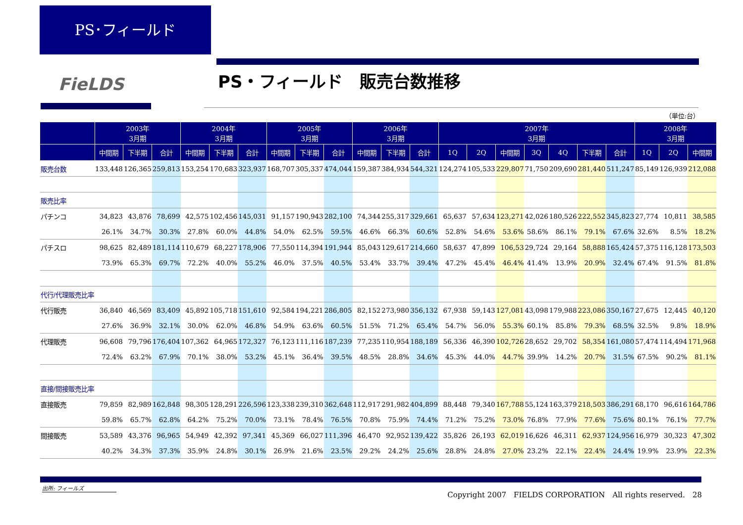PS･フィールド
FieLDS PS・フィールド　販売台数推移
（単位:台）
| | 2003年 3月期 | | | 2004年 3月期 | | | 2005年 3月期 | | | 2006年 3月期 | | | 2007年 3月期 | | | | | | | 2008年 3月期 | | |
| --- | --- | --- | --- | --- | --- | --- | --- | --- | --- | --- | --- | --- | --- | --- | --- | --- | --- | --- | --- | --- | --- | --- |
| | 中間期 | 下半期 | 合計 | 中間期 | 下半期 | 合計 | 中間期 | 下半期 | 合計 | 中間期 | 下半期 | 合計 | 1Q | 2Q | 中間期 | 3Q | 4Q | 下半期 | 合計 | 1Q | 2Q | 中間期 |
| 販売台数 | 133,448 | 126,365 | 259,813 | 153,254 | 170,683 | 323,937 | 168,707 | 305,337 | 474,044 | 159,387 | 384,934 | 544,321 | 124,274 | 105,533 | 229,807 | 71,750 | 209,690 | 281,440 | 511,247 | 85,149 | 126,939 | 212,088 |
| 販売比率 | | | | | | | | | | | | | | | | | | | | | | |
| パチンコ | 34,823 | 43,876 | 78,699 | 42,575 | 102,456 | 145,031 | 91,157 | 190,943 | 282,100 | 74,344 | 255,317 | 329,661 | 65,637 | 57,634 | 123,271 | 42,026 | 180,526 | 222,552 | 345,823 | 27,774 | 10,811 | 38,585 |
| | 26.1% | 34.7% | 30.3% | 27.8% | 60.0% | 44.8% | 54.0% | 62.5% | 59.5% | 46.6% | 66.3% | 60.6% | 52.8% | 54.6% | 53.6% | 58.6% | 86.1% | 79.1% | 67.6% | 32.6% | 8.5% | 18.2% |
| パチスロ | 98,625 | 82,489 | 181,114 | 110,679 | 68,227 | 178,906 | 77,550 | 114,394 | 191,944 | 85,043 | 129,617 | 214,660 | 58,637 | 47,899 | 106,53 | 29,724 | 29,164 | 58,888 | 165,424 | 57,375 | 116,128 | 173,503 |
| | 73.9% | 65.3% | 69.7% | 72.2% | 40.0% | 55.2% | 46.0% | 37.5% | 40.5% | 53.4% | 33.7% | 39.4% | 47.2% | 45.4% | 46.4% | 41.4% | 13.9% | 20.9% | 32.4% | 67.4% | 91.5% | 81.8% |
| 代行/代理販売比率 | | | | | | | | | | | | | | | | | | | | | | |
| 代行販売 | 36,840 | 46,569 | 83,409 | 45,892 | 105,718 | 151,610 | 92,584 | 194,221 | 286,805 | 82,152 | 273,980 | 356,132 | 67,938 | 59,143 | 127,081 | 43,098 | 179,988 | 223,086 | 350,167 | 27,675 | 12,445 | 40,120 |
| | 27.6% | 36.9% | 32.1% | 30.0% | 62.0% | 46.8% | 54.9% | 63.6% | 60.5% | 51.5% | 71.2% | 65.4% | 54.7% | 56.0% | 55.3% | 60.1% | 85.8% | 79.3% | 68.5% | 32.5% | 9.8% | 18.9% |
| 代理販売 | 96,608 | 79,796 | 176,404 | 107,362 | 64,965 | 172,327 | 76,123 | 111,116 | 187,239 | 77,235 | 110,954 | 188,189 | 56,336 | 46,390 | 102,726 | 28,652 | 29,702 | 58,354 | 161,080 | 57,474 | 114,494 | 171,968 |
| | 72.4% | 63.2% | 67.9% | 70.1% | 38.0% | 53.2% | 45.1% | 36.4% | 39.5% | 48.5% | 28.8% | 34.6% | 45.3% | 44.0% | 44.7% | 39.9% | 14.2% | 20.7% | 31.5% | 67.5% | 90.2% | 81.1% |
| 直接/間接販売比率 | | | | | | | | | | | | | | | | | | | | | | |
| 直接販売 | 79,859 | 82,989 | 162,848 | 98,305 | 128,291 | 226,596 | 123,338 | 239,310 | 362,648 | 112,917 | 291,982 | 404,899 | 88,448 | 79,340 | 167,788 | 55,124 | 163,379 | 218,503 | 386,291 | 68,170 | 96,616 | 164,786 |
| | 59.8% | 65.7% | 62.8% | 64.2% | 75.2% | 70.0% | 73.1% | 78.4% | 76.5% | 70.8% | 75.9% | 74.4% | 71.2% | 75.2% | 73.0% | 76.8% | 77.9% | 77.6% | 75.6% | 80.1% | 76.1% | 77.7% |
| 間接販売 | 53,589 | 43,376 | 96,965 | 54,949 | 42,392 | 97,341 | 45,369 | 66,027 | 111,396 | 46,470 | 92,952 | 139,422 | 35,826 | 26,193 | 62,019 | 16,626 | 46,311 | 62,937 | 124,956 | 16,979 | 30,323 | 47,302 |
| | 40.2% | 34.3% | 37.3% | 35.9% | 24.8% | 30.1% | 26.9% | 21.6% | 23.5% | 29.2% | 24.2% | 25.6% | 28.8% | 24.8% | 27.0% | 23.2% | 22.1% | 22.4% | 24.4% | 19.9% | 23.9% | 22.3% |
出所: フィールズ
Copyright 2007　FIELDS CORPORATION　All rights reserved.　28